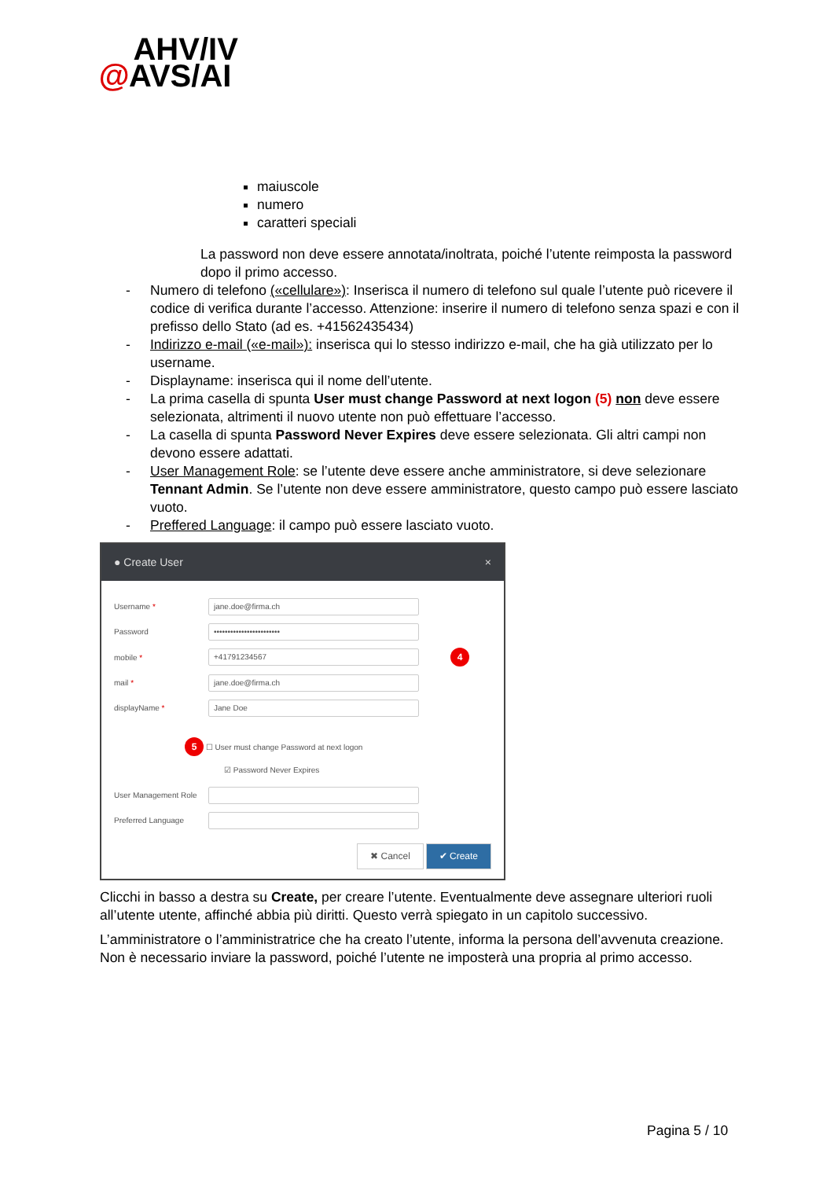AHV/IV
@AVS/AI
maiuscole
numero
caratteri speciali
La password non deve essere annotata/inoltrata, poiché l’utente reimposta la password dopo il primo accesso.
- Numero di telefono («cellulare»): Inserisca il numero di telefono sul quale l’utente può ricevere il codice di verifica durante l’accesso. Attenzione: inserire il numero di telefono senza spazi e con il prefisso dello Stato (ad es. +41562435434)
- Indirizzo e-mail («e-mail»): inserisca qui lo stesso indirizzo e-mail, che ha già utilizzato per lo username.
- Displayname: inserisca qui il nome dell’utente.
- La prima casella di spunta User must change Password at next logon (5) non deve essere selezionata, altrimenti il nuovo utente non può effettuare l’accesso.
- La casella di spunta Password Never Expires deve essere selezionata. Gli altri campi non devono essere adattati.
- User Management Role: se l’utente deve essere anche amministratore, si deve selezionare Tennant Admin. Se l’utente non deve essere amministratore, questo campo può essere lasciato vuoto.
- Preffered Language: il campo può essere lasciato vuoto.
● Create User ×
Username *
jane.doe@firma.ch
Password
••••••••••••••••••••••••
mobile *
+41791234567
4
mail *
jane.doe@firma.ch
displayName *
Jane Doe
5 ☐ User must change Password at next logon
☑ Password Never Expires
User Management Role
Preferred Language
✖ Cancel ✔ Create
Clicchi in basso a destra su Create, per creare l’utente. Eventualmente deve assegnare ulteriori ruoli all’utente utente, affinché abbia più diritti. Questo verrà spiegato in un capitolo successivo.
L’amministratore o l’amministratrice che ha creato l’utente, informa la persona dell’avvenuta creazione. Non è necessario inviare la password, poiché l’utente ne imposterà una propria al primo accesso.
Pagina 5 / 10